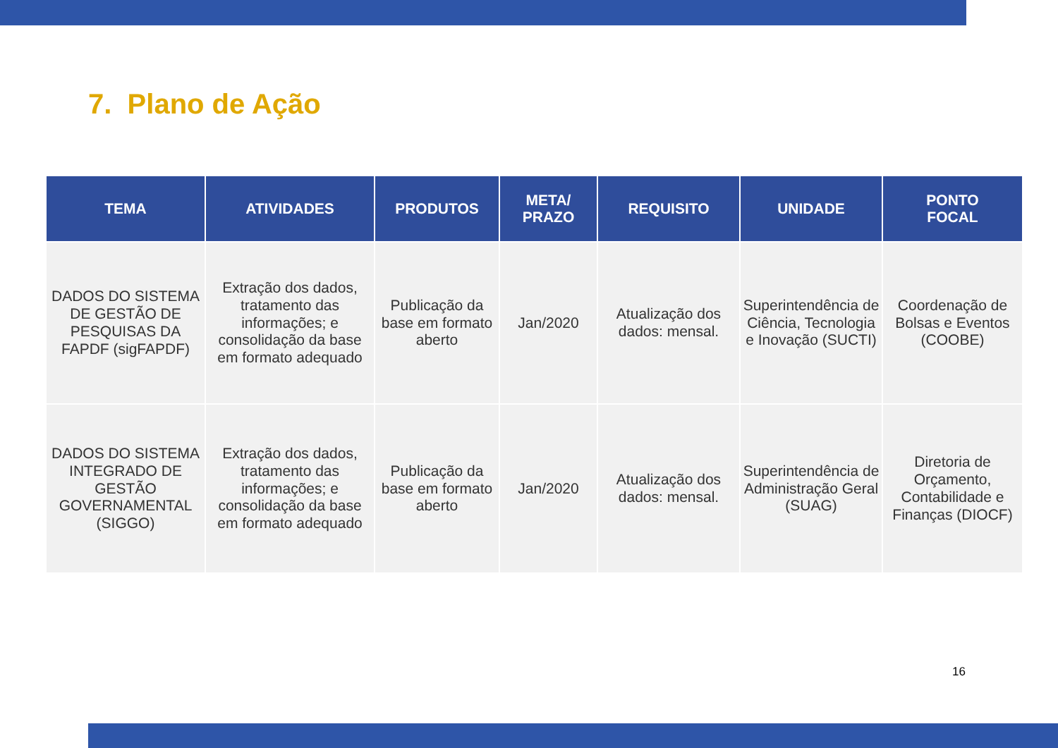7. Plano de Ação
| TEMA | ATIVIDADES | PRODUTOS | META/ PRAZO | REQUISITO | UNIDADE | PONTO FOCAL |
| --- | --- | --- | --- | --- | --- | --- |
| DADOS DO SISTEMA DE GESTÃO DE PESQUISAS DA FAPDF (sigFAPDF) | Extração dos dados, tratamento das informações; e consolidação da base em formato adequado | Publicação da base em formato aberto | Jan/2020 | Atualização dos dados: mensal. | Superintendência de Ciência, Tecnologia e Inovação (SUCTI) | Coordenação de Bolsas e Eventos (COOBE) |
| DADOS DO SISTEMA INTEGRADO DE GESTÃO GOVERNAMENTAL (SIGGO) | Extração dos dados, tratamento das informações; e consolidação da base em formato adequado | Publicação da base em formato aberto | Jan/2020 | Atualização dos dados: mensal. | Superintendência de Administração Geral (SUAG) | Diretoria de Orçamento, Contabilidade e Finanças (DIOCF) |
16